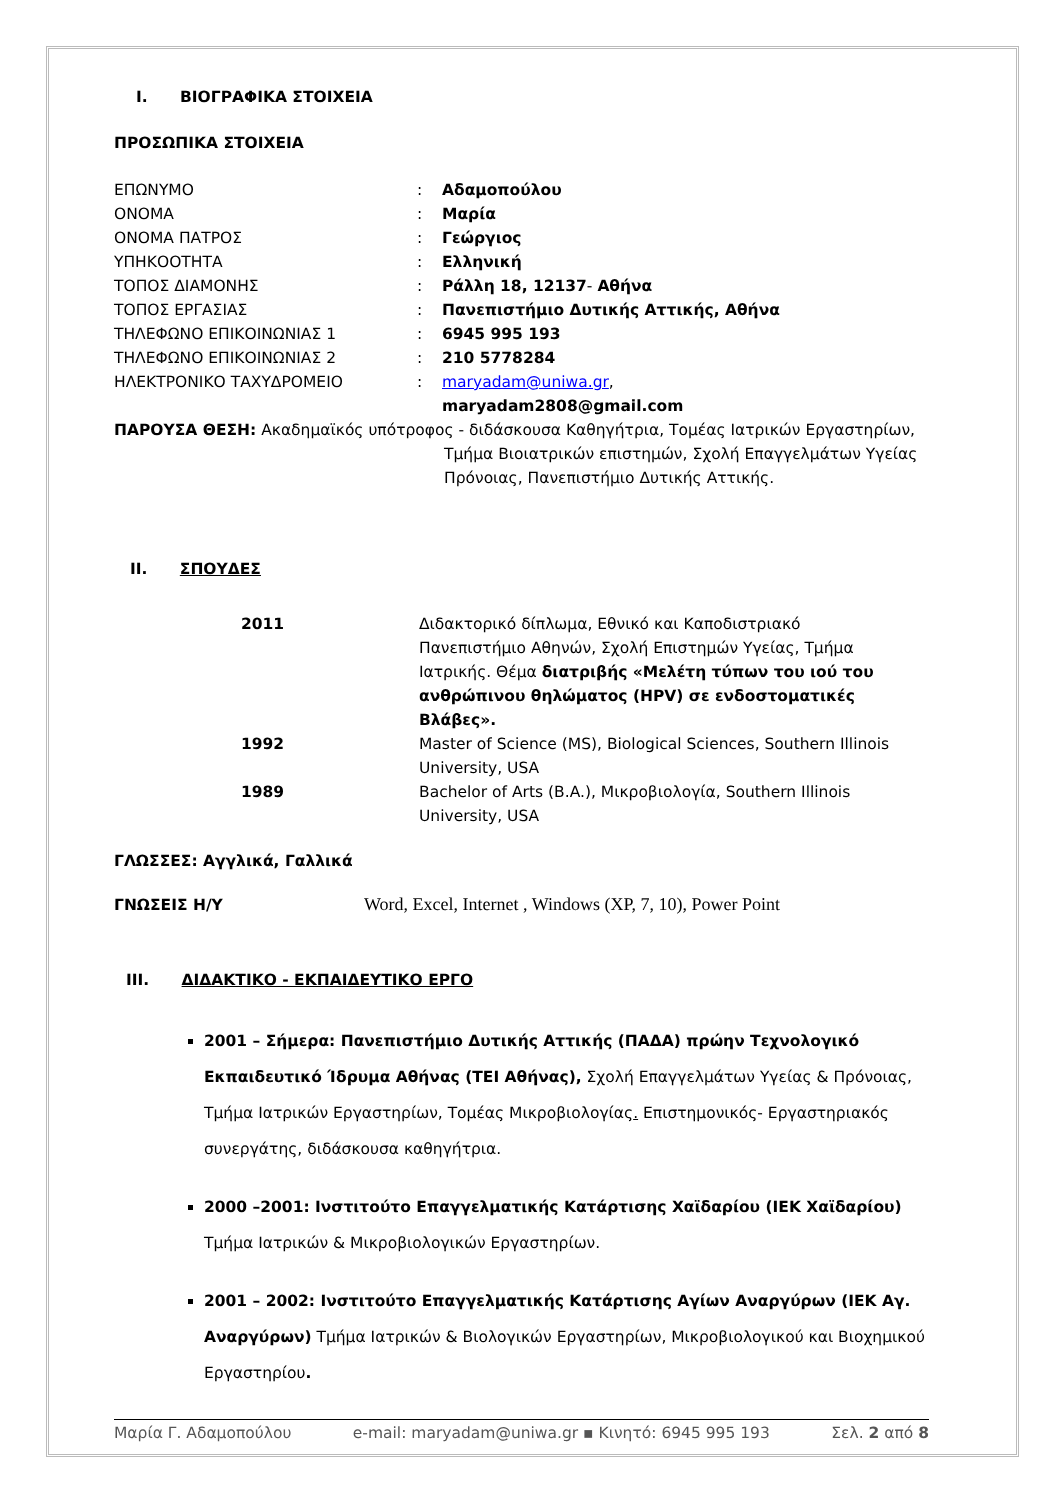I. ΒΙΟΓΡΑΦΙΚΑ ΣΤΟΙΧΕΙΑ
ΠΡΟΣΩΠΙΚΑ ΣΤΟΙΧΕΙΑ
| ΕΠΩΝΥΜΟ | : | Αδαμοπούλου |
| ΟΝΟΜΑ | : | Μαρία |
| ΟΝΟΜΑ ΠΑΤΡΟΣ | : | Γεώργιος |
| ΥΠΗΚΟΟΤΗΤΑ | : | Ελληνική |
| ΤΟΠΟΣ ΔΙΑΜΟΝΗΣ | : | Ράλλη 18, 12137 - Αθήνα |
| ΤΟΠΟΣ ΕΡΓΑΣΙΑΣ | : | Πανεπιστήμιο Δυτικής Αττικής, Αθήνα |
| ΤΗΛΕΦΩΝΟ ΕΠΙΚΟΙΝΩΝΙΑΣ 1 | : | 6945 995 193 |
| ΤΗΛΕΦΩΝΟ ΕΠΙΚΟΙΝΩΝΙΑΣ 2 | : | 210 5778284 |
| ΗΛΕΚΤΡΟΝΙΚΟ ΤΑΧΥΔΡΟΜΕΙΟ | : | maryadam@uniwa.gr , maryadam2808@gmail.com |
ΠΑΡΟΥΣΑ ΘΕΣΗ: Ακαδημαϊκός υπότροφος - διδάσκουσα Καθηγήτρια, Τομέας Ιατρικών Εργαστηρίων,
Τμήμα Βιοιατρικών επιστημών, Σχολή Επαγγελμάτων Υγείας Πρόνοιας, Πανεπιστήμιο Δυτικής Αττικής.
II. ΣΠΟΥΔΕΣ
| 2011 | Διδακτορικό δίπλωμα, Εθνικό και Καποδιστριακό Πανεπιστήμιο Αθηνών, Σχολή Επιστημών Υγείας, Τμήμα Ιατρικής. Θέμα διατριβής «Μελέτη τύπων του ιού του ανθρώπινου θηλώματος (HPV) σε ενδοστοματικές Βλάβες». |
| 1992 | Master of Science (MS), Biological Sciences, Southern Illinois University, USA |
| 1989 | Bachelor of Arts (B.A.), Μικροβιολογία, Southern Illinois University, USA |
ΓΛΩΣΣΕΣ: Αγγλικά, Γαλλικά
ΓΝΩΣΕΙΣ Η/Υ Word, Excel, Internet , Windows (XP, 7, 10), Power Point
III. ΔΙΔΑΚΤΙΚΟ - ΕΚΠΑΙΔΕΥΤΙΚΟ ΕΡΓΟ
2001 – Σήμερα: Πανεπιστήμιο Δυτικής Αττικής (ΠΑΔΑ) πρώην Τεχνολογικό Εκπαιδευτικό Ίδρυμα Αθήνας (ΤΕΙ Αθήνας), Σχολή Επαγγελμάτων Υγείας & Πρόνοιας, Τμήμα Ιατρικών Εργαστηρίων, Τομέας Μικροβιολογίας. Επιστημονικός- Εργαστηριακός συνεργάτης, διδάσκουσα καθηγήτρια.
2000 –2001: Ινστιτούτο Επαγγελματικής Κατάρτισης Χαϊδαρίου (ΙΕΚ Χαϊδαρίου) Τμήμα Ιατρικών & Μικροβιολογικών Εργαστηρίων.
2001 – 2002: Ινστιτούτο Επαγγελματικής Κατάρτισης Αγίων Αναργύρων (ΙΕΚ Αγ. Αναργύρων) Τμήμα Ιατρικών & Βιολογικών Εργαστηρίων, Μικροβιολογικού και Βιοχημικού Εργαστηρίου.
Μαρία Γ. Αδαμοπούλου e-mail: maryadam@uniwa.gr ▪ Κινητό: 6945 995 193 Σελ. 2 από 8